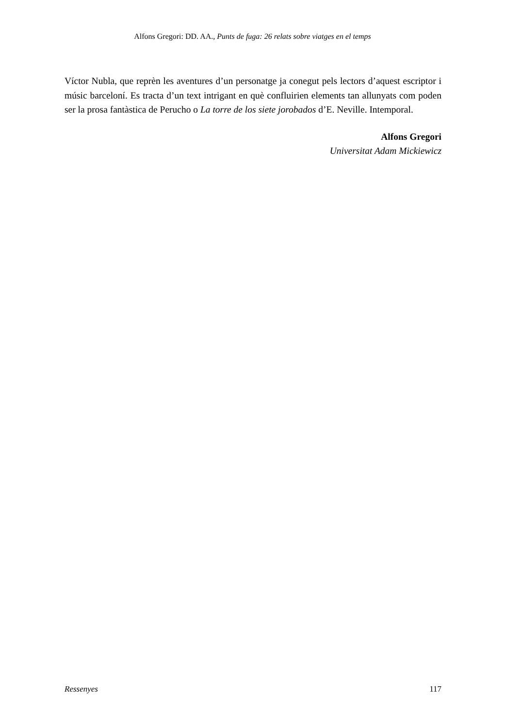Alfons Gregori: DD. AA., Punts de fuga: 26 relats sobre viatges en el temps
Víctor Nubla, que reprèn les aventures d’un personatge ja conegut pels lectors d’aquest escriptor i músic barceloní. Es tracta d’un text intrigant en què confluirien elements tan allunyats com poden ser la prosa fantàstica de Perucho o La torre de los siete jorobados d’E. Neville. Intemporal.
Alfons Gregori
Universitat Adam Mickiewicz
Ressenyes 117